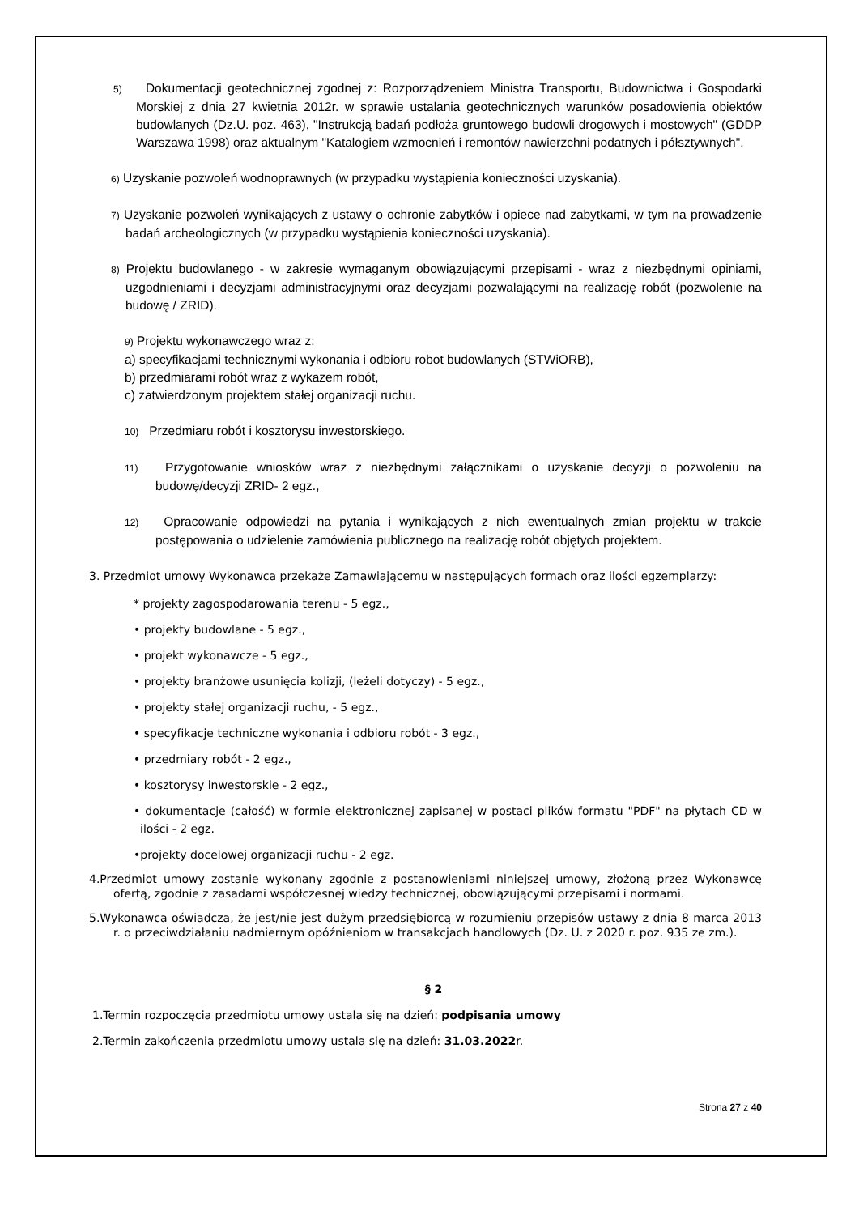5) Dokumentacji geotechnicznej zgodnej z: Rozporządzeniem Ministra Transportu, Budownictwa i Gospodarki Morskiej z dnia 27 kwietnia 2012r. w sprawie ustalania geotechnicznych warunków posadowienia obiektów budowlanych (Dz.U. poz. 463), "Instrukcją badań podłoża gruntowego budowli drogowych i mostowych" (GDDP Warszawa 1998) oraz aktualnym "Katalogiem wzmocnień i remontów nawierzchni podatnych i półsztywnych".
6) Uzyskanie pozwoleń wodnoprawnych (w przypadku wystąpienia konieczności uzyskania).
7) Uzyskanie pozwoleń wynikających z ustawy o ochronie zabytków i opiece nad zabytkami, w tym na prowadzenie badań archeologicznych (w przypadku wystąpienia konieczności uzyskania).
8) Projektu budowlanego - w zakresie wymaganym obowiązującymi przepisami - wraz z niezbędnymi opiniami, uzgodnieniami i decyzjami administracyjnymi oraz decyzjami pozwalającymi na realizację robót (pozwolenie na budowę / ZRID).
9) Projektu wykonawczego wraz z:
a) specyfikacjami technicznymi wykonania i odbioru robot budowlanych (STWiORB),
b) przedmiarami robót wraz z wykazem robót,
c) zatwierdzonym projektem stałej organizacji ruchu.
10) Przedmiaru robót i kosztorysu inwestorskiego.
11) Przygotowanie wniosków wraz z niezbędnymi załącznikami o uzyskanie decyzji o pozwoleniu na budowę/decyzji ZRID- 2 egz.,
12) Opracowanie odpowiedzi na pytania i wynikających z nich ewentualnych zmian projektu w trakcie postępowania o udzielenie zamówienia publicznego na realizację robót objętych projektem.
3. Przedmiot umowy Wykonawca przekaże Zamawiającemu w następujących formach oraz ilości egzemplarzy:
* projekty zagospodarowania terenu - 5 egz.,
• projekty budowlane - 5 egz.,
• projekt wykonawcze - 5 egz.,
• projekty branżowe usunięcia kolizji, (leżeli dotyczy) - 5 egz.,
• projekty stałej organizacji ruchu, - 5 egz.,
• specyfikacje techniczne wykonania i odbioru robót - 3 egz.,
• przedmiary robót - 2 egz.,
• kosztorysy inwestorskie - 2 egz.,
• dokumentacje (całość) w formie elektronicznej zapisanej w postaci plików formatu "PDF" na płytach CD w ilości - 2 egz.
•projekty docelowej organizacji ruchu - 2 egz.
4.Przedmiot umowy zostanie wykonany zgodnie z postanowieniami niniejszej umowy, złożoną przez Wykonawcę ofertą, zgodnie z zasadami współczesnej wiedzy technicznej, obowiązującymi przepisami i normami.
5.Wykonawca oświadcza, że jest/nie jest dużym przedsiębiorcą w rozumieniu przepisów ustawy z dnia 8 marca 2013 r. o przeciwdziałaniu nadmiernym opóźnieniom w transakcjach handlowych (Dz. U. z 2020 r. poz. 935 ze zm.).
§ 2
1.Termin rozpoczęcia przedmiotu umowy ustala się na dzień: podpisania umowy
2.Termin zakończenia przedmiotu umowy ustala się na dzień: 31.03.2022r.
Strona 27 z 40